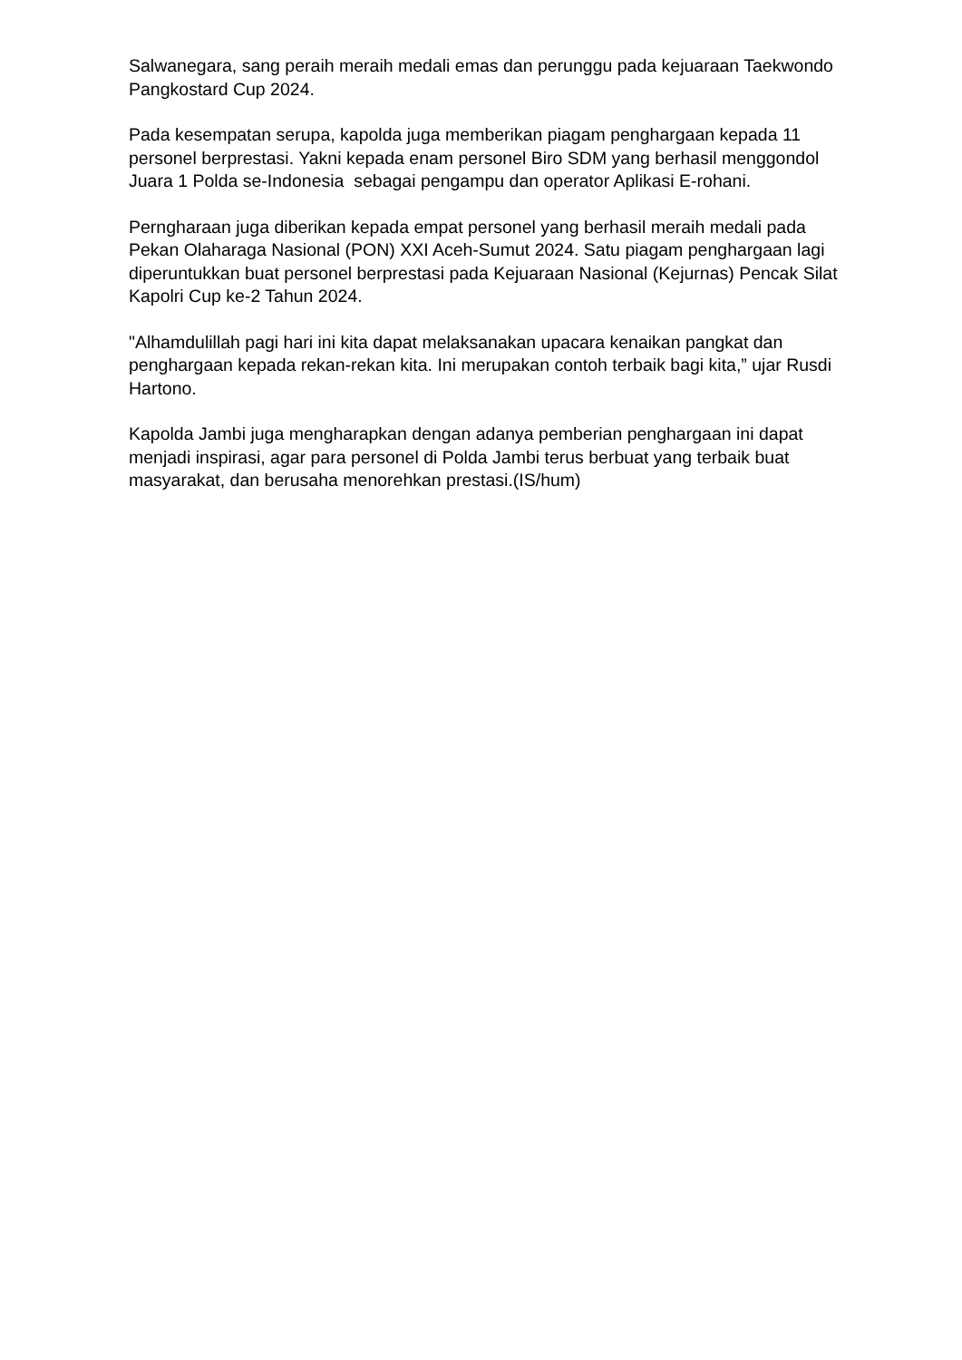Salwanegara, sang peraih meraih medali emas dan perunggu pada kejuaraan Taekwondo Pangkostard Cup 2024.
Pada kesempatan serupa, kapolda juga memberikan piagam penghargaan kepada 11 personel berprestasi. Yakni kepada enam personel Biro SDM yang berhasil menggondol Juara 1 Polda se-Indonesia sebagai pengampu dan operator Aplikasi E-rohani.
Perngharaan juga diberikan kepada empat personel yang berhasil meraih medali pada Pekan Olaharaga Nasional (PON) XXI Aceh-Sumut 2024. Satu piagam penghargaan lagi diperuntukkan buat personel berprestasi pada Kejuaraan Nasional (Kejurnas) Pencak Silat Kapolri Cup ke-2 Tahun 2024.
"Alhamdulillah pagi hari ini kita dapat melaksanakan upacara kenaikan pangkat dan penghargaan kepada rekan-rekan kita. Ini merupakan contoh terbaik bagi kita,” ujar Rusdi Hartono.
Kapolda Jambi juga mengharapkan dengan adanya pemberian penghargaan ini dapat menjadi inspirasi, agar para personel di Polda Jambi terus berbuat yang terbaik buat masyarakat, dan berusaha menorehkan prestasi.(IS/hum)